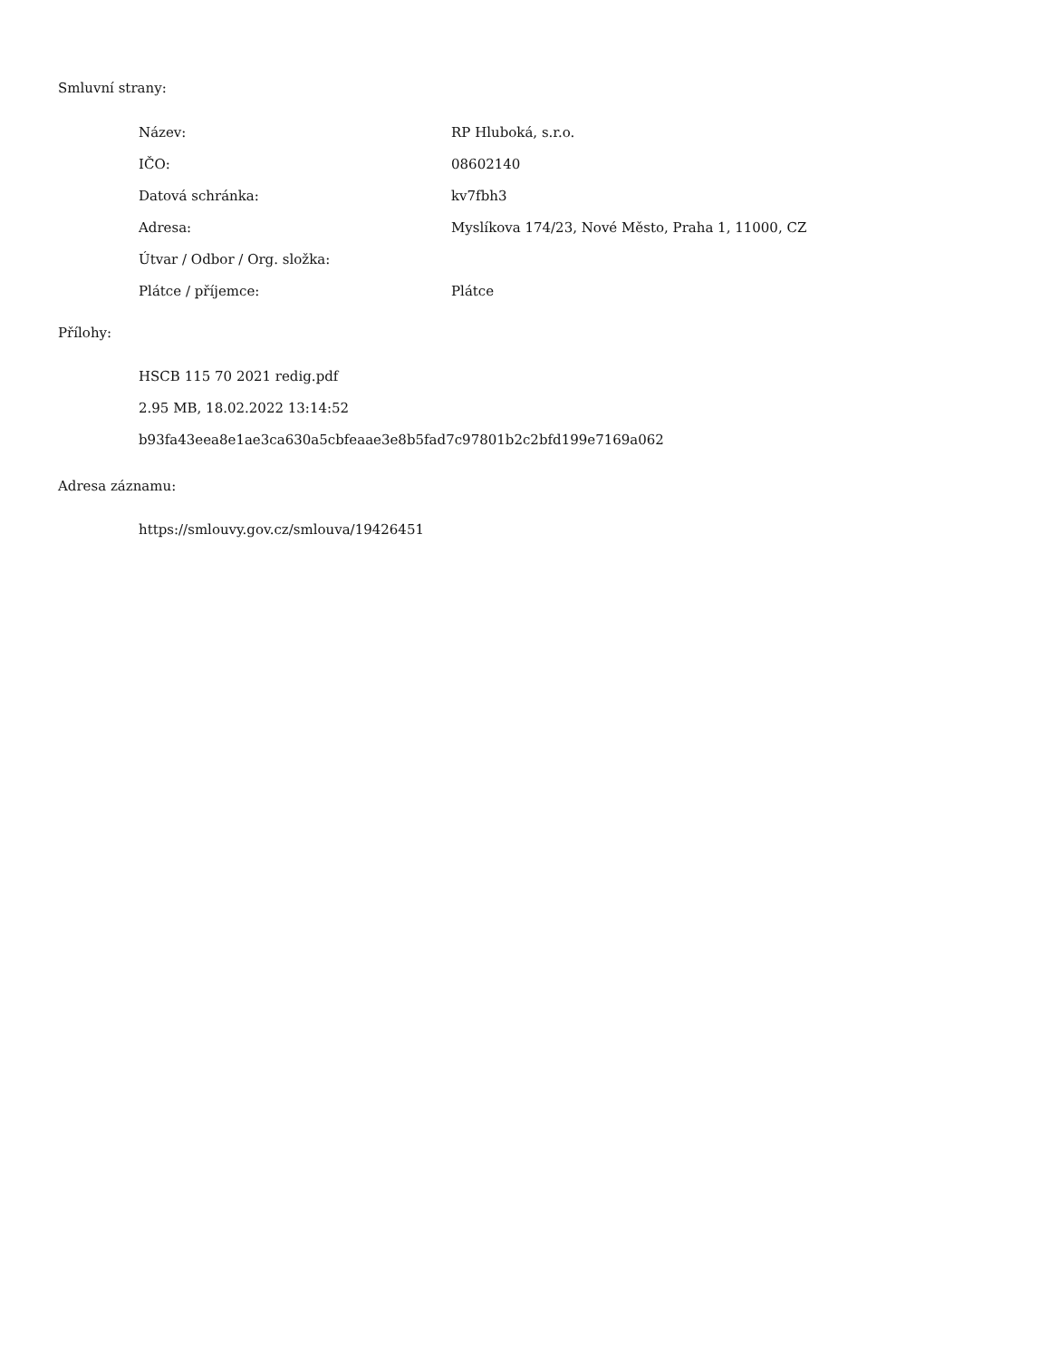Smluvní strany:
| Název: | RP Hluboká, s.r.o. |
| IČO: | 08602140 |
| Datová schránka: | kv7fbh3 |
| Adresa: | Myslíkova 174/23, Nové Město, Praha 1, 11000, CZ |
| Útvar / Odbor / Org. složka: | |
| Plátce / příjemce: | Plátce |
Přílohy:
HSCB 115 70 2021 redig.pdf
2.95 MB, 18.02.2022 13:14:52
b93fa43eea8e1ae3ca630a5cbfeaae3e8b5fad7c97801b2c2bfd199e7169a062
Adresa záznamu:
https://smlouvy.gov.cz/smlouva/19426451